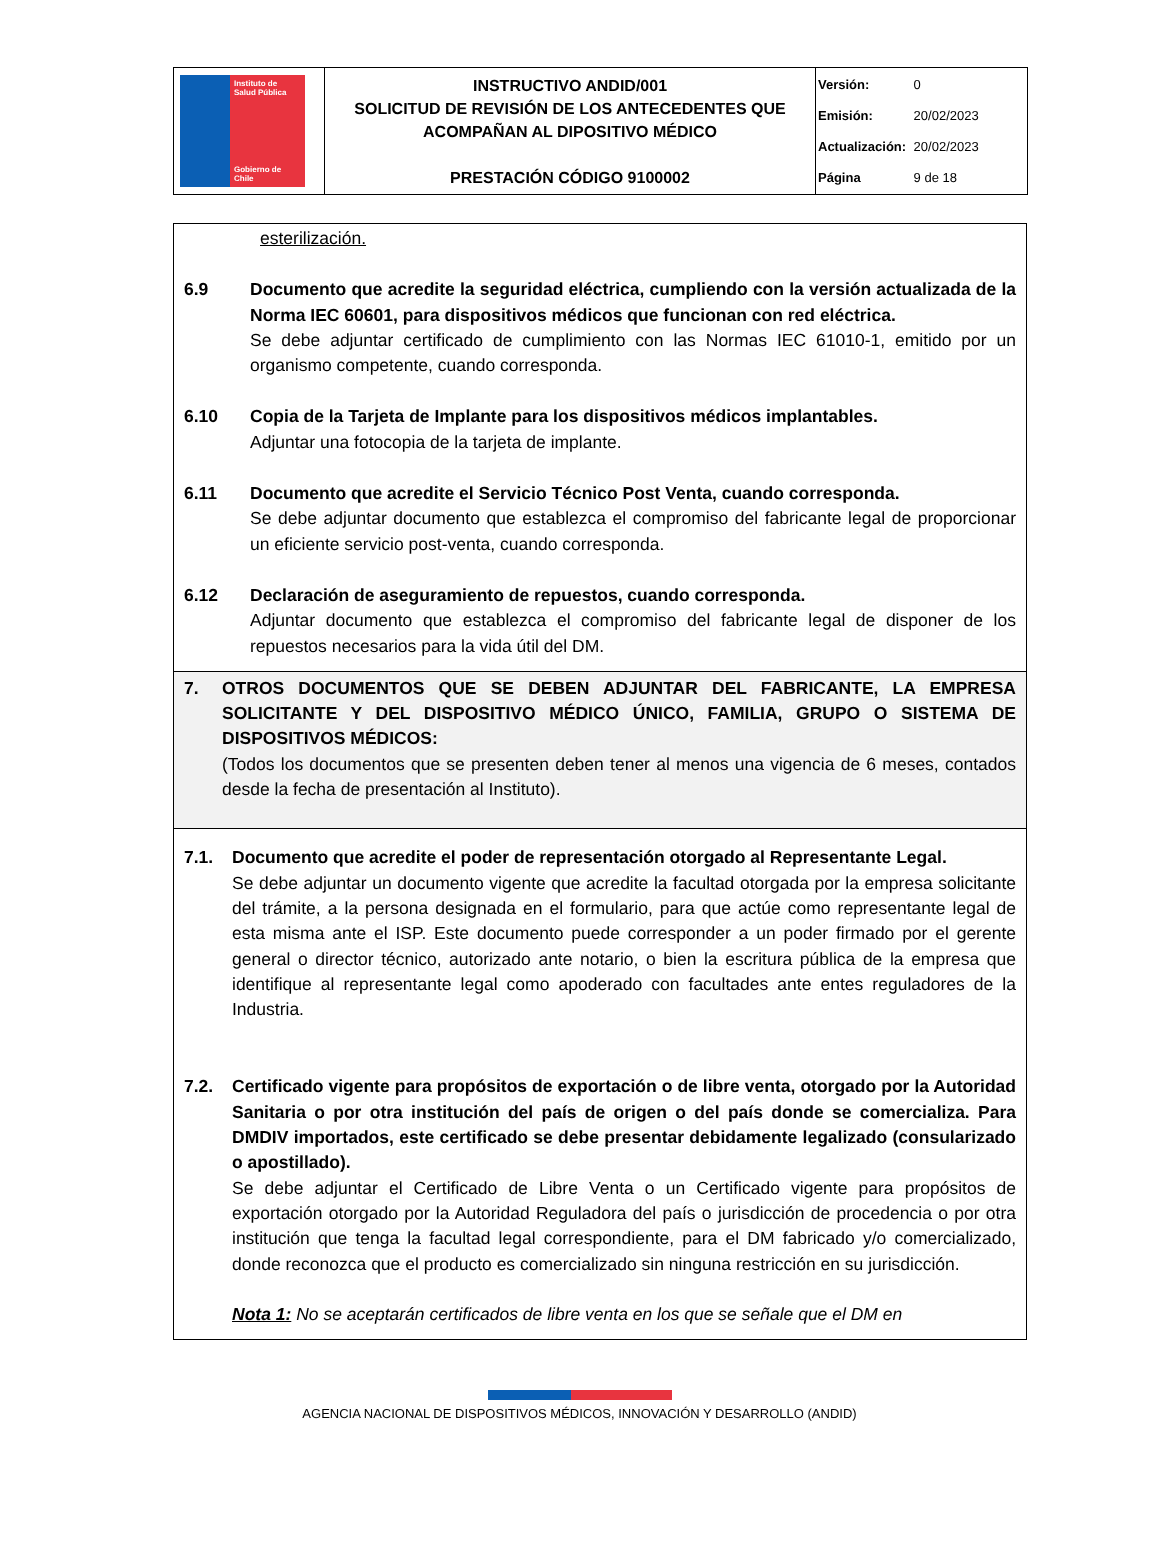| Instituto de Salud Pública Gobierno de Chile | INSTRUCTIVO ANDID/001 SOLICITUD DE REVISIÓN DE LOS ANTECEDENTES QUE ACOMPAÑAN AL DIPOSITIVO MÉDICO PRESTACIÓN CÓDIGO 9100002 | Versión: 0 Emisión: 20/02/2023 Actualización: 20/02/2023 Página 9 de 18 |
esterilización.
6.9 Documento que acredite la seguridad eléctrica, cumpliendo con la versión actualizada de la Norma IEC 60601, para dispositivos médicos que funcionan con red eléctrica.
Se debe adjuntar certificado de cumplimiento con las Normas IEC 61010-1, emitido por un organismo competente, cuando corresponda.
6.10 Copia de la Tarjeta de Implante para los dispositivos médicos implantables.
Adjuntar una fotocopia de la tarjeta de implante.
6.11 Documento que acredite el Servicio Técnico Post Venta, cuando corresponda.
Se debe adjuntar documento que establezca el compromiso del fabricante legal de proporcionar un eficiente servicio post-venta, cuando corresponda.
6.12 Declaración de aseguramiento de repuestos, cuando corresponda.
Adjuntar documento que establezca el compromiso del fabricante legal de disponer de los repuestos necesarios para la vida útil del DM.
7. OTROS DOCUMENTOS QUE SE DEBEN ADJUNTAR DEL FABRICANTE, LA EMPRESA SOLICITANTE Y DEL DISPOSITIVO MÉDICO ÚNICO, FAMILIA, GRUPO O SISTEMA DE DISPOSITIVOS MÉDICOS:
(Todos los documentos que se presenten deben tener al menos una vigencia de 6 meses, contados desde la fecha de presentación al Instituto).
7.1. Documento que acredite el poder de representación otorgado al Representante Legal.
Se debe adjuntar un documento vigente que acredite la facultad otorgada por la empresa solicitante del trámite, a la persona designada en el formulario, para que actúe como representante legal de esta misma ante el ISP. Este documento puede corresponder a un poder firmado por el gerente general o director técnico, autorizado ante notario, o bien la escritura pública de la empresa que identifique al representante legal como apoderado con facultades ante entes reguladores de la Industria.
7.2. Certificado vigente para propósitos de exportación o de libre venta, otorgado por la Autoridad Sanitaria o por otra institución del país de origen o del país donde se comercializa. Para DMDIV importados, este certificado se debe presentar debidamente legalizado (consularizado o apostillado).
Se debe adjuntar el Certificado de Libre Venta o un Certificado vigente para propósitos de exportación otorgado por la Autoridad Reguladora del país o jurisdicción de procedencia o por otra institución que tenga la facultad legal correspondiente, para el DM fabricado y/o comercializado, donde reconozca que el producto es comercializado sin ninguna restricción en su jurisdicción.
Nota 1: No se aceptarán certificados de libre venta en los que se señale que el DM en
AGENCIA NACIONAL DE DISPOSITIVOS MÉDICOS, INNOVACIÓN Y DESARROLLO (ANDID)